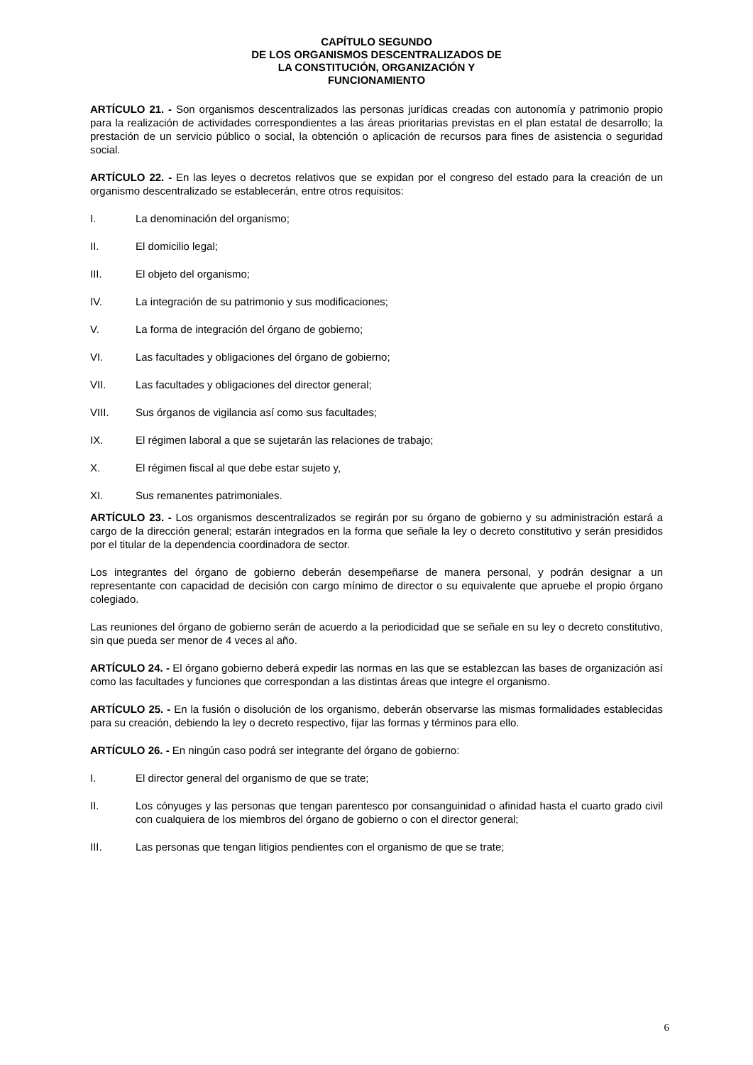CAPÍTULO SEGUNDO
DE LOS ORGANISMOS DESCENTRALIZADOS DE
LA CONSTITUCIÓN, ORGANIZACIÓN Y
FUNCIONAMIENTO
ARTÍCULO 21. - Son organismos descentralizados las personas jurídicas creadas con autonomía y patrimonio propio para la realización de actividades correspondientes a las áreas prioritarias previstas en el plan estatal de desarrollo; la prestación de un servicio público o social, la obtención o aplicación de recursos para fines de asistencia o seguridad social.
ARTÍCULO 22. - En las leyes o decretos relativos que se expidan por el congreso del estado para la creación de un organismo descentralizado se establecerán, entre otros requisitos:
I. La denominación del organismo;
II. El domicilio legal;
III. El objeto del organismo;
IV. La integración de su patrimonio y sus modificaciones;
V. La forma de integración del órgano de gobierno;
VI. Las facultades y obligaciones del órgano de gobierno;
VII. Las facultades y obligaciones del director general;
VIII. Sus órganos de vigilancia así como sus facultades;
IX. El régimen laboral a que se sujetarán las relaciones de trabajo;
X. El régimen fiscal al que debe estar sujeto y,
XI. Sus remanentes patrimoniales.
ARTÍCULO 23. - Los organismos descentralizados se regirán por su órgano de gobierno y su administración estará a cargo de la dirección general; estarán integrados en la forma que señale la ley o decreto constitutivo y serán presididos por el titular de la dependencia coordinadora de sector.
Los integrantes del órgano de gobierno deberán desempeñarse de manera personal, y podrán designar a un representante con capacidad de decisión con cargo mínimo de director o su equivalente que apruebe el propio órgano colegiado.
Las reuniones del órgano de gobierno serán de acuerdo a la periodicidad que se señale en su ley o decreto constitutivo, sin que pueda ser menor de 4 veces al año.
ARTÍCULO 24. - El órgano gobierno deberá expedir las normas en las que se establezcan las bases de organización así como las facultades y funciones que correspondan a las distintas áreas que integre el organismo.
ARTÍCULO 25. - En la fusión o disolución de los organismo, deberán observarse las mismas formalidades establecidas para su creación, debiendo la ley o decreto respectivo, fijar las formas y términos para ello.
ARTÍCULO 26. - En ningún caso podrá ser integrante del órgano de gobierno:
I. El director general del organismo de que se trate;
II. Los cónyuges y las personas que tengan parentesco por consanguinidad o afinidad hasta el cuarto grado civil con cualquiera de los miembros del órgano de gobierno o con el director general;
III. Las personas que tengan litigios pendientes con el organismo de que se trate;
6